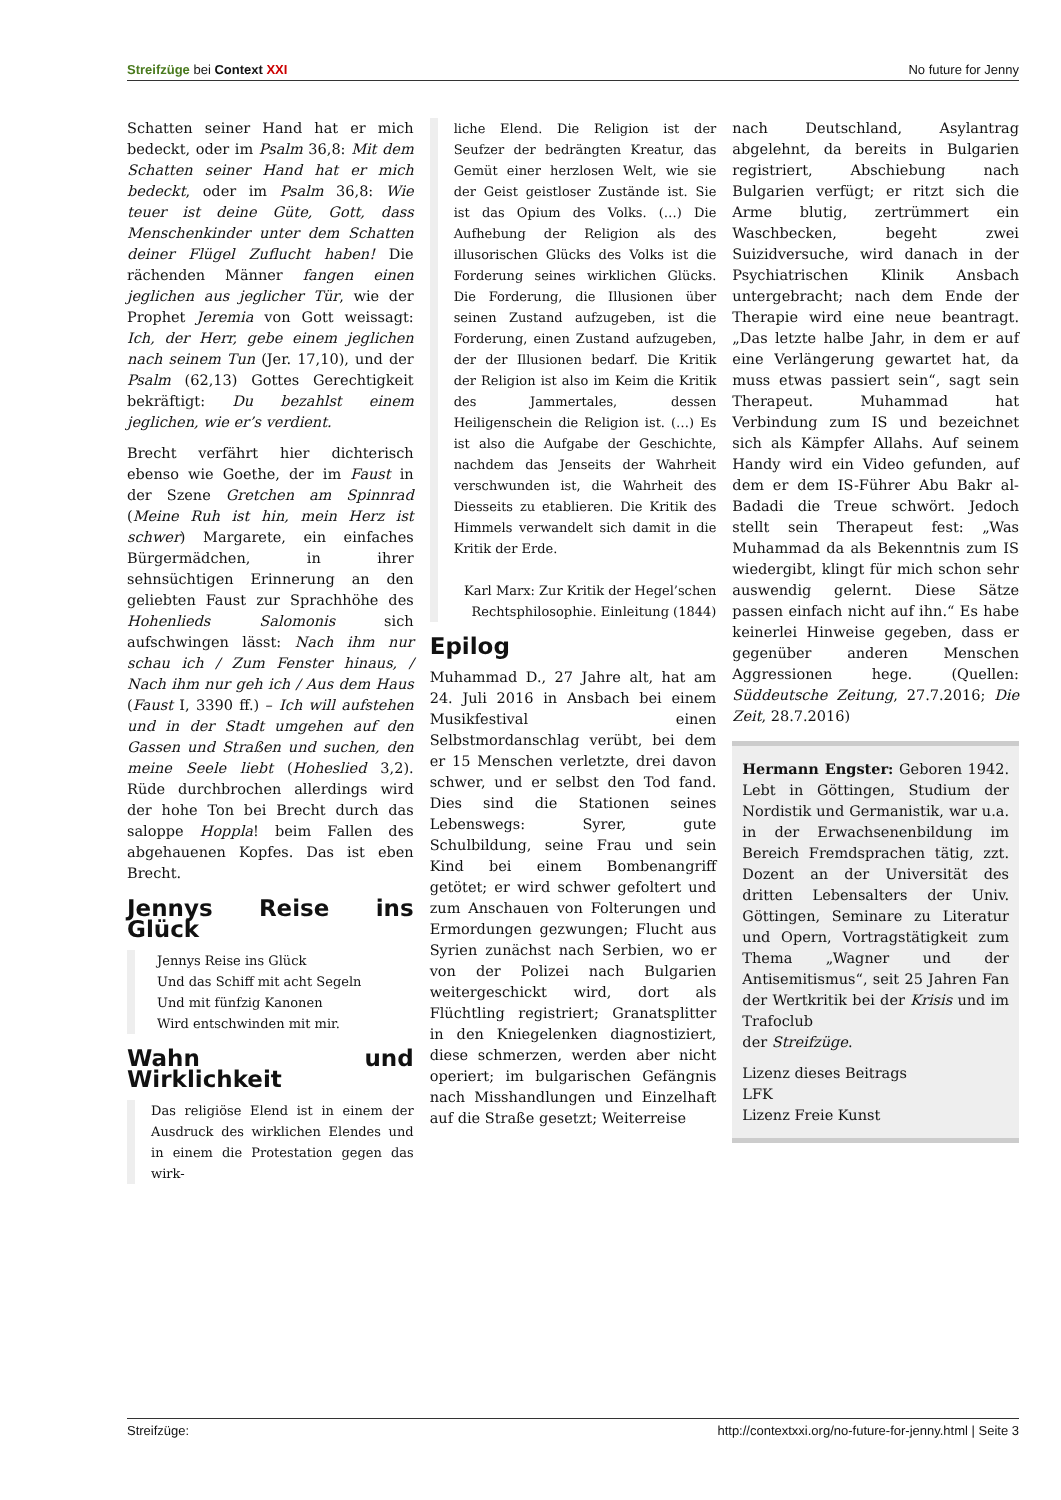Streifzüge bei Context XXI No future for Jenny
Schatten seiner Hand hat er mich bedeckt, oder im Psalm 36,8: Mit dem Schatten seiner Hand hat er mich bedeckt, oder im Psalm 36,8: Wie teuer ist deine Güte, Gott, dass Menschenkinder unter dem Schatten deiner Flügel Zuflucht haben! Die rächenden Männer fangen einen jeglichen aus jeglicher Tür, wie der Prophet Jeremia von Gott weissagt: Ich, der Herr, gebe einem jeglichen nach seinem Tun (Jer. 17,10), und der Psalm (62,13) Gottes Gerechtigkeit bekräftigt: Du bezahlst einem jeglichen, wie er’s verdient.
Brecht verfährt hier dichterisch ebenso wie Goethe, der im Faust in der Szene Gretchen am Spinnrad (Meine Ruh ist hin, mein Herz ist schwer) Margarete, ein einfaches Bürgermädchen, in ihrer sehnsüchtigen Erinnerung an den geliebten Faust zur Sprachhöhe des Hohenlieds Salomonis sich aufschwingen lässt: Nach ihm nur schau ich / Zum Fenster hinaus, / Nach ihm nur geh ich / Aus dem Haus (Faust I, 3390 ff.) – Ich will aufstehen und in der Stadt umgehen auf den Gassen und Straßen und suchen, den meine Seele liebt (Hoheslied 3,2). Rüde durchbrochen allerdings wird der hohe Ton bei Brecht durch das saloppe Hoppla! beim Fallen des abgehauenen Kopfes. Das ist eben Brecht.
Jennys Reise ins Glück
Jennys Reise ins Glück
Und das Schiff mit acht Segeln
Und mit fünfzig Kanonen
Wird entschwinden mit mir.
Wahn und Wirklichkeit
Das religiöse Elend ist in einem der Ausdruck des wirklichen Elendes und in einem die Protestation gegen das wirk-
liche Elend. Die Religion ist der Seufzer der bedrängten Kreatur, das Gemüt einer herzlosen Welt, wie sie der Geist geistloser Zustände ist. Sie ist das Opium des Volks. (…) Die Aufhebung der Religion als des illusorischen Glücks des Volks ist die Forderung seines wirklichen Glücks. Die Forderung, die Illusionen über seinen Zustand aufzugeben, ist die Forderung, einen Zustand aufzugeben, der der Illusionen bedarf. Die Kritik der Religion ist also im Keim die Kritik des Jammertales, dessen Heiligenschein die Religion ist. (…) Es ist also die Aufgabe der Geschichte, nachdem das Jenseits der Wahrheit verschwunden ist, die Wahrheit des Diesseits zu etablieren. Die Kritik des Himmels verwandelt sich damit in die Kritik der Erde.
Karl Marx: Zur Kritik der Hegel’schen Rechtsphilosophie. Einleitung (1844)
Epilog
Muhammad D., 27 Jahre alt, hat am 24. Juli 2016 in Ansbach bei einem Musikfestival einen Selbstmordanschlag verübt, bei dem er 15 Menschen verletzte, drei davon schwer, und er selbst den Tod fand. Dies sind die Stationen seines Lebenswegs: Syrer, gute Schulbildung, seine Frau und sein Kind bei einem Bombenangriff getötet; er wird schwer gefoltert und zum Anschauen von Folterungen und Ermordungen gezwungen; Flucht aus Syrien zunächst nach Serbien, wo er von der Polizei nach Bulgarien weitergeschickt wird, dort als Flüchtling registriert; Granatsplitter in den Kniegelenken diagnostiziert, diese schmerzen, werden aber nicht operiert; im bulgarischen Gefängnis nach Misshandlungen und Einzelhaft auf die Straße gesetzt; Weiterreise
nach Deutschland, Asylantrag abgelehnt, da bereits in Bulgarien registriert, Abschiebung nach Bulgarien verfügt; er ritzt sich die Arme blutig, zertrümmert ein Waschbecken, begeht zwei Suizidversuche, wird danach in der Psychiatrischen Klinik Ansbach untergebracht; nach dem Ende der Therapie wird eine neue beantragt. „Das letzte halbe Jahr, in dem er auf eine Verlängerung gewartet hat, da muss etwas passiert sein“, sagt sein Therapeut. Muhammad hat Verbindung zum IS und bezeichnet sich als Kämpfer Allahs. Auf seinem Handy wird ein Video gefunden, auf dem er dem IS-Führer Abu Bakr al-Badadi die Treue schwört. Jedoch stellt sein Therapeut fest: „Was Muhammad da als Bekenntnis zum IS wiedergibt, klingt für mich schon sehr auswendig gelernt. Diese Sätze passen einfach nicht auf ihn.“ Es habe keinerlei Hinweise gegeben, dass er gegenüber anderen Menschen Aggressionen hege. (Quellen: Süddeutsche Zeitung, 27.7.2016; Die Zeit, 28.7.2016)
Hermann Engster: Geboren 1942. Lebt in Göttingen, Studium der Nordistik und Germanistik, war u.a. in der Erwachsenenbildung im Bereich Fremdsprachen tätig, zzt. Dozent an der Universität des dritten Lebensalters der Univ. Göttingen, Seminare zu Literatur und Opern, Vortragstätigkeit zum Thema „Wagner und der Antisemitismus“, seit 25 Jahren Fan der Wertkritik bei der Krisis und im Trafoclub
der Streifzüge.
Lizenz dieses Beitrags
LFK
Lizenz Freie Kunst
Streifzüge: http://contextxxi.org/no-future-for-jenny.html | Seite 3